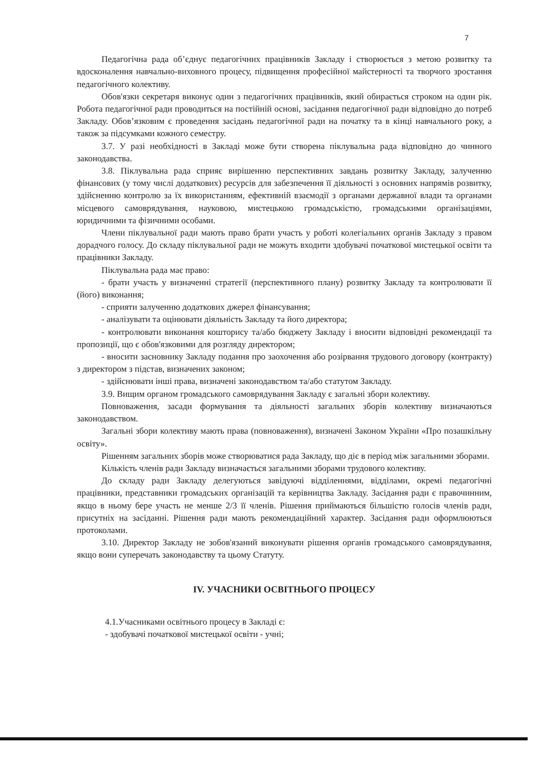7
Педагогічна рада об’єднує педагогічних працівників Закладу і створюється з метою розвитку та вдосконалення навчально-виховного процесу, підвищення професійної майстерності та творчого зростання педагогічного колективу.
Обов'язки секретаря виконує один з педагогічних працівників, який обирається строком на один рік. Робота педагогічної ради проводиться на постійній основі, засідання педагогічної ради відповідно до потреб Закладу. Обов’язковим є проведення засідань педагогічної ради на початку та в кінці навчального року, а також за підсумками кожного семестру.
3.7. У разі необхідності в Закладі може бути створена піклувальна рада відповідно до чинного законодавства.
3.8. Піклувальна рада сприяє вирішенню перспективних завдань розвитку Закладу, залученню фінансових (у тому числі додаткових) ресурсів для забезпечення її діяльності з основних напрямів розвитку, здійсненню контролю за їх використанням, ефективній взаємодії з органами державної влади та органами місцевого самоврядування, науковою, мистецькою громадськістю, громадськими організаціями, юридичними та фізичними особами.
Члени піклувальної ради мають право брати участь у роботі колегіальних органів Закладу з правом дорадчого голосу. До складу піклувальної ради не можуть входити здобувачі початкової мистецької освіти та працівники Закладу.
Піклувальна рада має право:
- брати участь у визначенні стратегії (перспективного плану) розвитку Закладу та контролювати її (його) виконання;
- сприяти залученню додаткових джерел фінансування;
- аналізувати та оцінювати діяльність Закладу та його директора;
- контролювати виконання кошторису та/або бюджету Закладу і вносити відповідні рекомендації та пропозиції, що є обов'язковими для розгляду директором;
- вносити засновнику Закладу подання про заохочення або розірвання трудового договору (контракту) з директором з підстав, визначених законом;
- здійснювати інші права, визначені законодавством та/або статутом Закладу.
3.9. Вищим органом громадського самоврядування Закладу є загальні збори колективу.
Повноваження, засади формування та діяльності загальних зборів колективу визначаються законодавством.
Загальні збори колективу мають права (повноваження), визначені Законом України «Про позашкільну освіту».
Рішенням загальних зборів може створюватися рада Закладу, що діє в період між загальними зборами.
Кількість членів ради Закладу визначається загальними зборами трудового колективу.
До складу ради Закладу делегуються завідуючі відділеннями, відділами, окремі педагогічні працівники, представники громадських організацій та керівництва Закладу. Засідання ради є правочинним, якщо в ньому бере участь не менше 2/3 її членів. Рішення приймаються більшістю голосів членів ради, присутніх на засіданні. Рішення ради мають рекомендаційний характер. Засідання ради оформлюються протоколами.
3.10. Директор Закладу не зобов'язаний виконувати рішення органів громадського самоврядування, якщо вони суперечать законодавству та цьому Статуту.
IV. УЧАСНИКИ ОСВІТНЬОГО ПРОЦЕСУ
4.1.Учасниками освітнього процесу в Закладі є:
- здобувачі початкової мистецької освіти - учні;